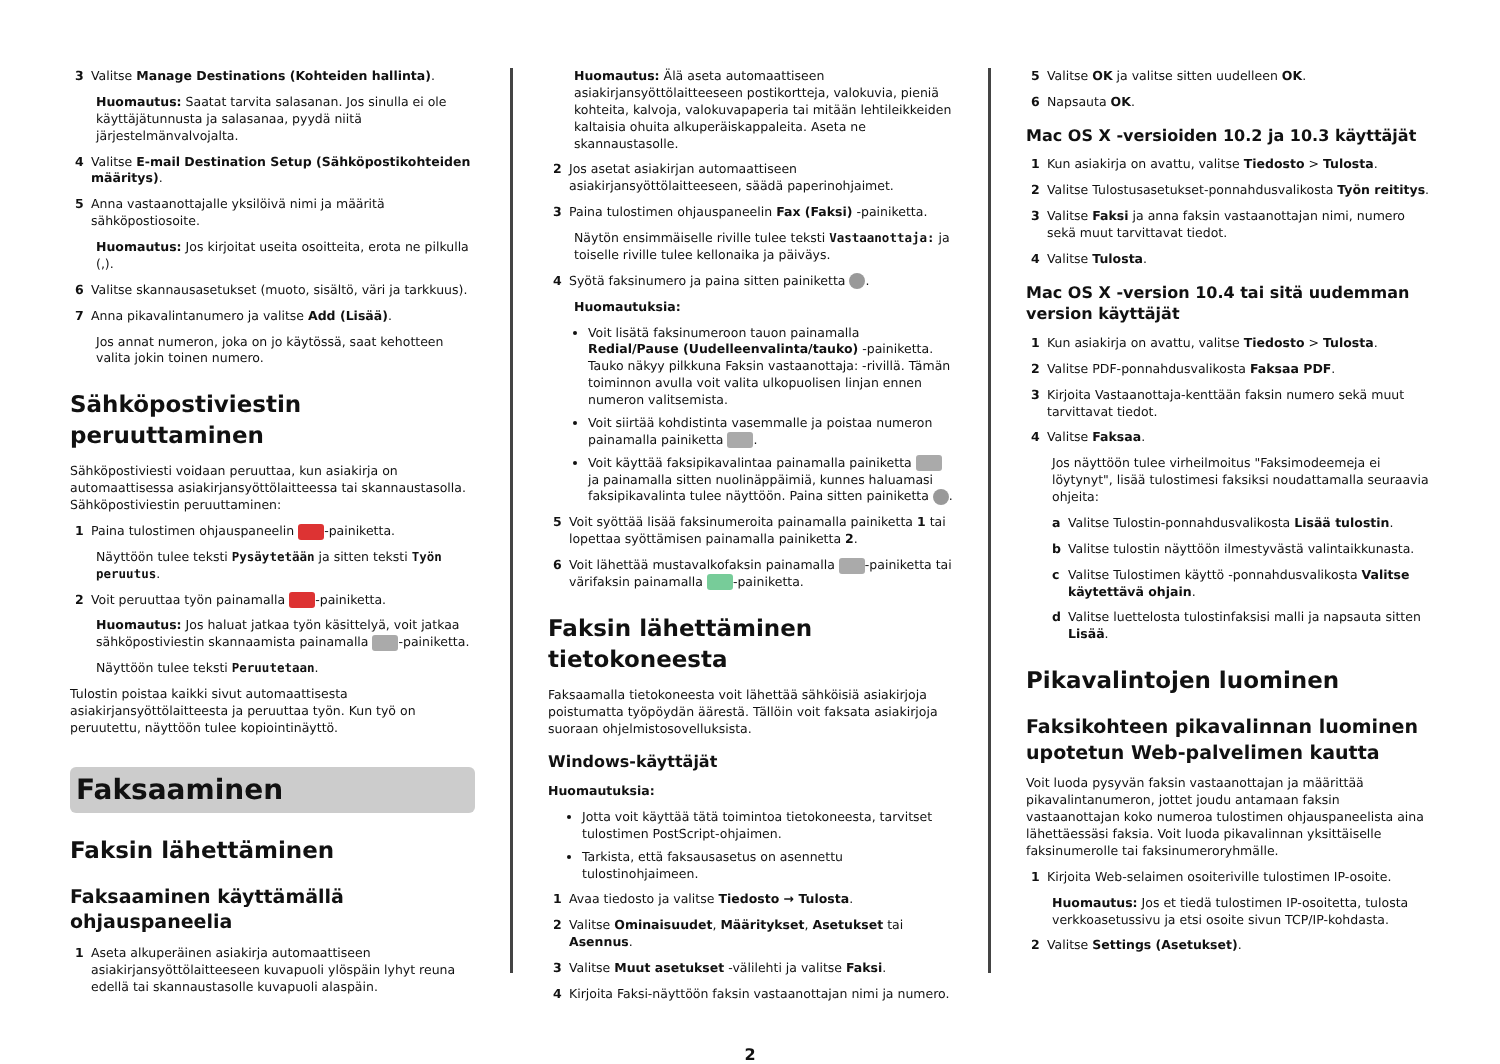3 Valitse Manage Destinations (Kohteiden hallinta).
Huomautus: Saatat tarvita salasanan. Jos sinulla ei ole käyttäjätunnusta ja salasanaa, pyydä niitä järjestelmänvalvojalta.
4 Valitse E-mail Destination Setup (Sähköpostikohteiden määritys).
5 Anna vastaanottajalle yksilöivä nimi ja määritä sähköpostiosoite.
Huomautus: Jos kirjoitat useita osoitteita, erota ne pilkulla (,).
6 Valitse skannausasetukset (muoto, sisältö, väri ja tarkkuus).
7 Anna pikavalintanumero ja valitse Add (Lisää).
Jos annat numeron, joka on jo käytössä, saat kehotteen valita jokin toinen numero.
Sähköpostiviestin peruuttaminen
Sähköpostiviesti voidaan peruuttaa, kun asiakirja on automaattisessa asiakirjansyöttölaitteessa tai skannaustasolla. Sähköpostiviestin peruuttaminen:
1 Paina tulostimen ohjauspaneelin -painiketta.
Näyttöön tulee teksti Pysäytetään ja sitten teksti Työn peruutus.
2 Voit peruuttaa työn painamalla -painiketta.
Huomautus: Jos haluat jatkaa työn käsittelyä, voit jatkaa sähköpostiviestin skannaamista painamalla -painiketta.
Näyttöön tulee teksti Peruutetaan.
Tulostin poistaa kaikki sivut automaattisesta asiakirjansyöttölaitteesta ja peruuttaa työn. Kun työ on peruutettu, näyttöön tulee kopiointinäyttö.
Faksaaminen
Faksin lähettäminen
Faksaaminen käyttämällä ohjauspaneelia
1 Aseta alkuperäinen asiakirja automaattiseen asiakirjansyöttölaitteeseen kuvapuoli ylöspäin lyhyt reuna edellä tai skannaustasolle kuvapuoli alaspäin.
Huomautus: Älä aseta automaattiseen asiakirjansyöttölaitteeseen postikortteja, valokuvia, pieniä kohteita, kalvoja, valokuvapaperia tai mitään lehtileikkeiden kaltaisia ohuita alkuperäiskappaleita. Aseta ne skannaustasolle.
2 Jos asetat asiakirjan automaattiseen asiakirjansyöttölaitteeseen, säädä paperinohjaimet.
3 Paina tulostimen ohjauspaneelin Fax (Faksi) -painiketta.
Näytön ensimmäiselle riville tulee teksti Vastaanottaja: ja toiselle riville tulee kellonaika ja päiväys.
4 Syötä faksinumero ja paina sitten painiketta .
Huomautuksia:
Voit lisätä faksinumeroon tauon painamalla Redial/Pause (Uudelleenvalinta/tauko) -painiketta. Tauko näkyy pilkkuna Faksin vastaanottaja: -rivillä. Tämän toiminnon avulla voit valita ulkopuolisen linjan ennen numeron valitsemista.
Voit siirtää kohdistinta vasemmalle ja poistaa numeron painamalla painiketta .
Voit käyttää faksipikavalintaa painamalla painiketta ja painamalla sitten nuolinäppäimiä, kunnes haluamasi faksipikavalinta tulee näyttöön. Paina sitten painiketta .
5 Voit syöttää lisää faksinumeroita painamalla painiketta 1 tai lopettaa syöttämisen painamalla painiketta 2.
6 Voit lähettää mustavalkofaksin painamalla -painiketta tai värifaksin painamalla -painiketta.
Faksin lähettäminen tietokoneesta
Faksaamalla tietokoneesta voit lähettää sähköisiä asiakirjoja poistumatta työpöydän äärestä. Tällöin voit faksata asiakirjoja suoraan ohjelmistosovelluksista.
Windows-käyttäjät
Huomautuksia:
Jotta voit käyttää tätä toimintoa tietokoneesta, tarvitset tulostimen PostScript-ohjaimen.
Tarkista, että faksausasetus on asennettu tulostinohjaimeen.
1 Avaa tiedosto ja valitse Tiedosto → Tulosta.
2 Valitse Ominaisuudet, Määritykset, Asetukset tai Asennus.
3 Valitse Muut asetukset -välilehti ja valitse Faksi.
4 Kirjoita Faksi-näyttöön faksin vastaanottajan nimi ja numero.
5 Valitse OK ja valitse sitten uudelleen OK.
6 Napsauta OK.
Mac OS X -versioiden 10.2 ja 10.3 käyttäjät
1 Kun asiakirja on avattu, valitse Tiedosto > Tulosta.
2 Valitse Tulostusasetukset-ponnahdusvalikosta Työn reititys.
3 Valitse Faksi ja anna faksin vastaanottajan nimi, numero sekä muut tarvittavat tiedot.
4 Valitse Tulosta.
Mac OS X -version 10.4 tai sitä uudemman version käyttäjät
1 Kun asiakirja on avattu, valitse Tiedosto > Tulosta.
2 Valitse PDF-ponnahdusvalikosta Faksaa PDF.
3 Kirjoita Vastaanottaja-kenttään faksin numero sekä muut tarvittavat tiedot.
4 Valitse Faksaa.
Jos näyttöön tulee virheilmoitus "Faksimodeemeja ei löytynyt", lisää tulostimesi faksiksi noudattamalla seuraavia ohjeita:
a Valitse Tulostin-ponnahdusvalikosta Lisää tulostin.
b Valitse tulostin näyttöön ilmestyvästä valintaikkunasta.
c Valitse Tulostimen käyttö -ponnahdusvalikosta Valitse käytettävä ohjain.
d Valitse luettelosta tulostinfaksisi malli ja napsauta sitten Lisää.
Pikavalintojen luominen
Faksikohteen pikavalinnan luominen upotetun Web-palvelimen kautta
Voit luoda pysyvän faksin vastaanottajan ja määrittää pikavalintanumeron, jottet joudu antamaan faksin vastaanottajan koko numeroa tulostimen ohjauspaneelista aina lähettäessäsi faksia. Voit luoda pikavalinnan yksittäiselle faksinumerolle tai faksinumeroryhmälle.
1 Kirjoita Web-selaimen osoiteriville tulostimen IP-osoite.
Huomautus: Jos et tiedä tulostimen IP-osoitetta, tulosta verkkoasetussivu ja etsi osoite sivun TCP/IP-kohdasta.
2 Valitse Settings (Asetukset).
2